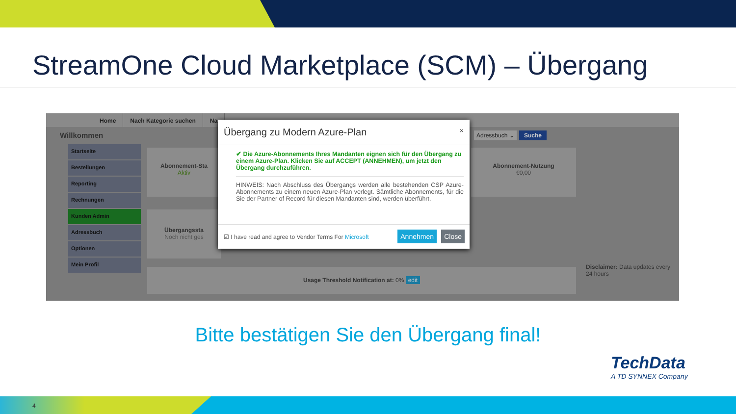StreamOne Cloud Marketplace (SCM) – Übergang
Home Nach Kategorie suchen Na
Willkommen
Adressbuch ⌄ Suche
Startseite
Bestellungen
Reporting
Rechnungen
Kunden Admin
Adressbuch
Optionen
Mein Profil
Abonnement-Sta
Aktiv
Abonnement-Nutzung
€0,00
Übergangssta
Noch nicht ges
Usage Threshold Notification at: 0% edit
Disclaimer: Data updates every 24 hours
Übergang zu Modern Azure-Plan ×
✔ Die Azure-Abonnements Ihres Mandanten eignen sich für den Übergang zu einem Azure-Plan. Klicken Sie auf ACCEPT (ANNEHMEN), um jetzt den Übergang durchzuführen.
HINWEIS: Nach Abschluss des Übergangs werden alle bestehenden CSP Azure-Abonnements zu einem neuen Azure-Plan verlegt. Sämtliche Abonnements, für die Sie der Partner of Record für diesen Mandanten sind, werden überführt.
☑ I have read and agree to Vendor Terms For Microsoft Annehmen Close
Bitte bestätigen Sie den Übergang final!
TechData
A TD SYNNEX Company
4